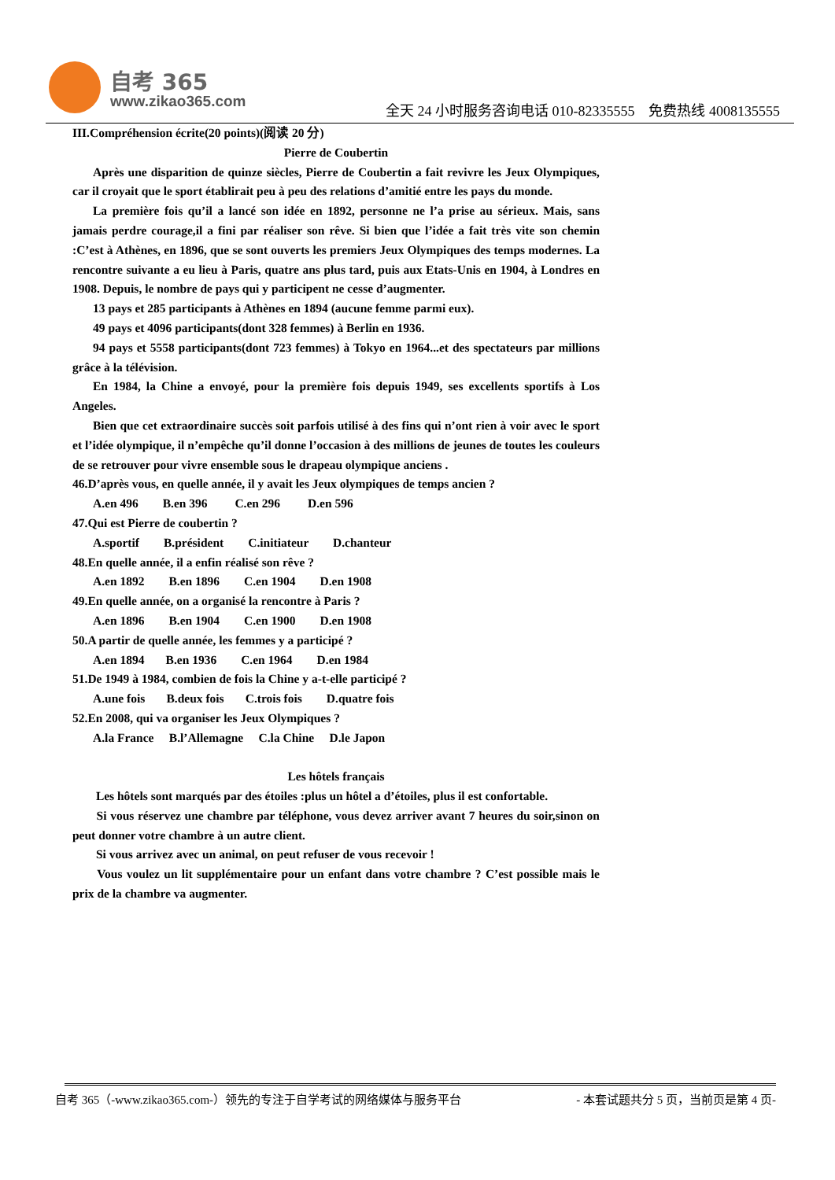自考 365
www.zikao365.com
全天 24 小时服务咨询电话 010-82335555　免费热线 4008135555
III.Compréhension écrite(20 points)(阅读 20 分)
Pierre de Coubertin
Après une disparition de quinze siècles, Pierre de Coubertin a fait revivre les Jeux Olympiques, car il croyait que le sport établirait peu à peu des relations d’amitié entre les pays du monde.
La première fois qu’il a lancé son idée en 1892, personne ne l’a prise au sérieux. Mais, sans jamais perdre courage,il a fini par réaliser son rêve. Si bien que l’idée a fait très vite son chemin :C’est à Athènes, en 1896, que se sont ouverts les premiers Jeux Olympiques des temps modernes. La rencontre suivante a eu lieu à Paris, quatre ans plus tard, puis aux Etats-Unis en 1904, à Londres en 1908. Depuis, le nombre de pays qui y participent ne cesse d’augmenter.
13 pays et 285 participants à Athènes en 1894 (aucune femme parmi eux).
49 pays et 4096 participants(dont 328 femmes) à Berlin en 1936.
94 pays et 5558 participants(dont 723 femmes) à Tokyo en 1964...et des spectateurs par millions grâce à la télévision.
En 1984, la Chine a envoyé, pour la première fois depuis 1949, ses excellents sportifs à Los Angeles.
Bien que cet extraordinaire succès soit parfois utilisé à des fins qui n’ont rien à voir avec le sport et l’idée olympique, il n’empêche qu’il donne l’occasion à des millions de jeunes de toutes les couleurs de se retrouver pour vivre ensemble sous le drapeau olympique anciens .
46.D’après vous, en quelle année, il y avait les Jeux olympiques de temps ancien ?
A.en 496 B.en 396 C.en 296 D.en 596
47.Qui est Pierre de coubertin ?
A.sportif B.président C.initiateur D.chanteur
48.En quelle année, il a enfin réalisé son rêve ?
A.en 1892 B.en 1896 C.en 1904 D.en 1908
49.En quelle année, on a organisé la rencontre à Paris ?
A.en 1896 B.en 1904 C.en 1900 D.en 1908
50.A partir de quelle année, les femmes y a participé ?
A.en 1894 B.en 1936 C.en 1964 D.en 1984
51.De 1949 à 1984, combien de fois la Chine y a-t-elle participé ?
A.une fois B.deux fois C.trois fois D.quatre fois
52.En 2008, qui va organiser les Jeux Olympiques ?
A.la France B.l’Allemagne C.la Chine D.le Japon
Les hôtels français
Les hôtels sont marqués par des étoiles :plus un hôtel a d’étoiles, plus il est confortable.
Si vous réservez une chambre par téléphone, vous devez arriver avant 7 heures du soir,sinon on peut donner votre chambre à un autre client.
Si vous arrivez avec un animal, on peut refuser de vous recevoir !
Vous voulez un lit supplémentaire pour un enfant dans votre chambre ? C’est possible mais le prix de la chambre va augmenter.
自考 365（-www.zikao365.com-）领先的专注于自学考试的网络媒体与服务平台 - 本套试题共分 5 页，当前页是第 4 页-